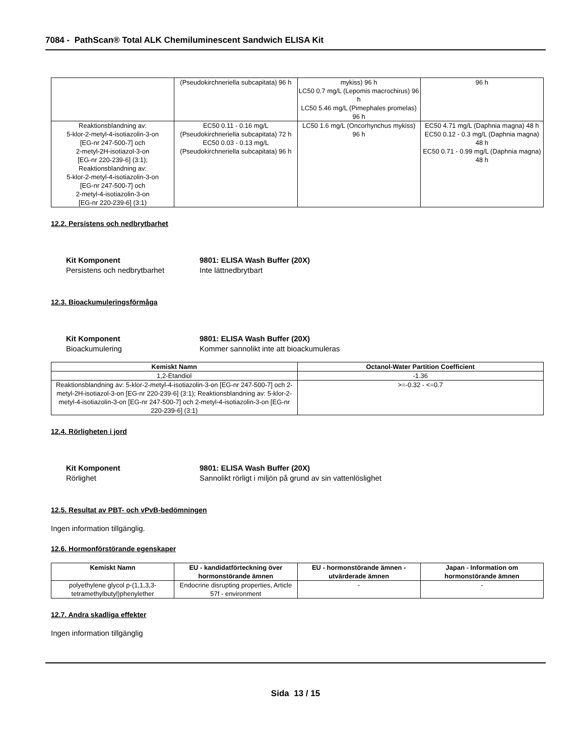7084 - PathScan® Total ALK Chemiluminescent Sandwich ELISA Kit
| | (Pseudokirchneriella subcapitata) 96 h | mykiss) 96 h LC50 0.7 mg/L (Lepomis macrochirus) 96 h LC50 5.46 mg/L (Pimephales promelas) 96 h | 96 h |
| Reaktionsblandning av: 5-klor-2-metyl-4-isotiazolin-3-on [EG-nr 247-500-7] och 2-metyl-2H-isotiazol-3-on [EG-nr 220-239-6] (3:1); Reaktionsblandning av: 5-klor-2-metyl-4-isotiazolin-3-on [EG-nr 247-500-7] och 2-metyl-4-isotiazolin-3-on [EG-nr 220-239-6] (3:1) | EC50 0.11 - 0.16 mg/L (Pseudokirchneriella subcapitata) 72 h EC50 0.03 - 0.13 mg/L (Pseudokirchneriella subcapitata) 96 h | LC50 1.6 mg/L (Oncorhynchus mykiss) 96 h | EC50 4.71 mg/L (Daphnia magna) 48 h EC50 0.12 - 0.3 mg/L (Daphnia magna) 48 h EC50 0.71 - 0.99 mg/L (Daphnia magna) 48 h |
12.2. Persistens och nedbrytbarhet
Kit Komponent 9801: ELISA Wash Buffer (20X) Persistens och nedbrytbarhet Inte lättnedbrytbart
12.3. Bioackumuleringsförmåga
Kit Komponent 9801: ELISA Wash Buffer (20X) Bioackumulering Kommer sannolikt inte att bioackumuleras
| Kemiskt Namn | Octanol-Water Partition Coefficient |
| --- | --- |
| 1,2-Etandiol | -1.36 |
| Reaktionsblandning av: 5-klor-2-metyl-4-isotiazolin-3-on [EG-nr 247-500-7] och 2-metyl-2H-isotiazol-3-on [EG-nr 220-239-6] (3:1); Reaktionsblandning av: 5-klor-2-metyl-4-isotiazolin-3-on [EG-nr 247-500-7] och 2-metyl-4-isotiazolin-3-on [EG-nr 220-239-6] (3:1) | >=-0.32 - <=0.7 |
12.4. Rörligheten i jord
Kit Komponent 9801: ELISA Wash Buffer (20X) Rörlighet Sannolikt rörligt i miljön på grund av sin vattenlöslighet
12.5. Resultat av PBT- och vPvB-bedömningen
Ingen information tillgänglig.
12.6. Hormonförstörande egenskaper
| Kemiskt Namn | EU - kandidatförteckning över hormonstörande ämnen | EU - hormonstörande ämnen - utvärderade ämnen | Japan - Information om hormonstörande ämnen |
| --- | --- | --- | --- |
| polyethylene glycol p-(1,1,3,3-tetramethylbutyl)phenylether | Endocrine disrupting properties, Article 57f - environment | - | - |
12.7. Andra skadliga effekter
Ingen information tillgänglig
Sida 13 / 15